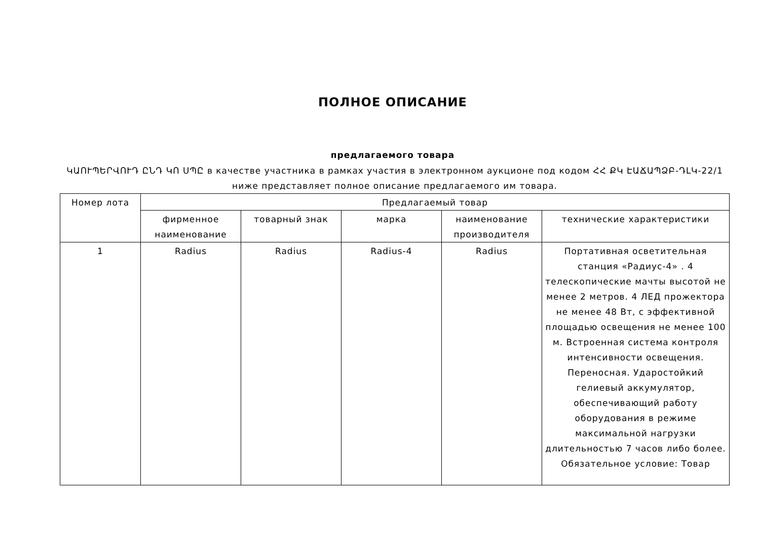ПОЛНОЕ ОПИСАНИЕ
предлагаемого товара
ԿԱՈՒՊԵՐՎՈՒԴ ԸՆԴ ԿՈ ՍՊԸ в качестве участника в рамках участия в электронном аукционе под кодом ՀՀ ՔԿ ԷԱՃԱՊՁԲ-ԴԼԿ-22/1 ниже представляет полное описание предлагаемого им товара.
| Номер лота | Предлагаемый товар | | | | |
| --- | --- | --- | --- | --- | --- |
| | фирменное наименование | товарный знак | марка | наименование производителя | технические характеристики |
| 1 | Radius | Radius | Radius-4 | Radius | Портативная осветительная станция «Радиус-4» . 4 телескопические мачты высотой не менее 2 метров. 4 ЛЕД прожектора не менее 48 Вт, с эффективной площадью освещения не менее 100 м. Встроенная система контроля интенсивности освещения. Переносная. Ударостойкий гелиевый аккумулятор, обеспечивающий работу оборудования в режиме максимальной нагрузки длительностью 7 часов либо более. Обязательное условие: Товар |